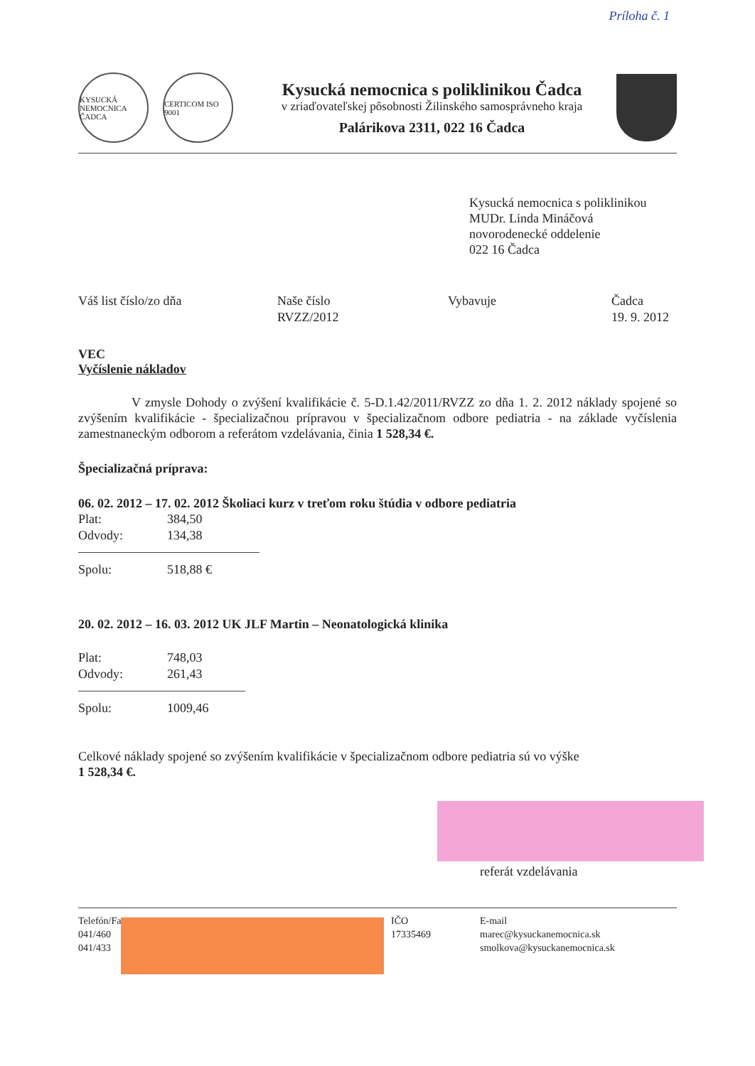Príloha č. 1
KYSUCKÁ NEMOCNICA ČADCA
CERTICOM ISO 9001
Kysucká nemocnica s poliklinikou Čadca
v zriaďovateľskej pôsobnosti Žilinského samosprávneho kraja
Palárikova 2311, 022 16 Čadca
Kysucká nemocnica s poliklinikou
MUDr. Linda Mináčová
novorodenecké oddelenie
022 16 Čadca
Váš list číslo/zo dňa Naše číslo
RVZZ/2012
Vybavuje Čadca
19. 9. 2012
VEC
Vyčíslenie nákladov
V zmysle Dohody o zvýšení kvalifikácie č. 5-D.1.42/2011/RVZZ zo dňa 1. 2. 2012 náklady spojené so zvýšením kvalifikácie - špecializačnou prípravou v špecializačnom odbore pediatria - na základe vyčíslenia zamestnaneckým odborom a referátom vzdelávania, činia 1 528,34 €.
Špecializačná príprava:
06. 02. 2012 – 17. 02. 2012 Školiaci kurz v treťom roku štúdia v odbore pediatria
Plat: 384,50
Odvody: 134,38
Spolu: 518,88 €
20. 02. 2012 – 16. 03. 2012 UK JLF Martin – Neonatologická klinika
Plat: 748,03
Odvody: 261,43
Spolu: 1009,46
Celkové náklady spojené so zvýšením kvalifikácie v špecializačnom odbore pediatria sú vo výške
1 528,34 €.
referát vzdelávania
Telefón/Fax
041/460
041/433
IČO
17335469
E-mail
marec@kysuckanemocnica.sk
smolkova@kysuckanemocnica.sk